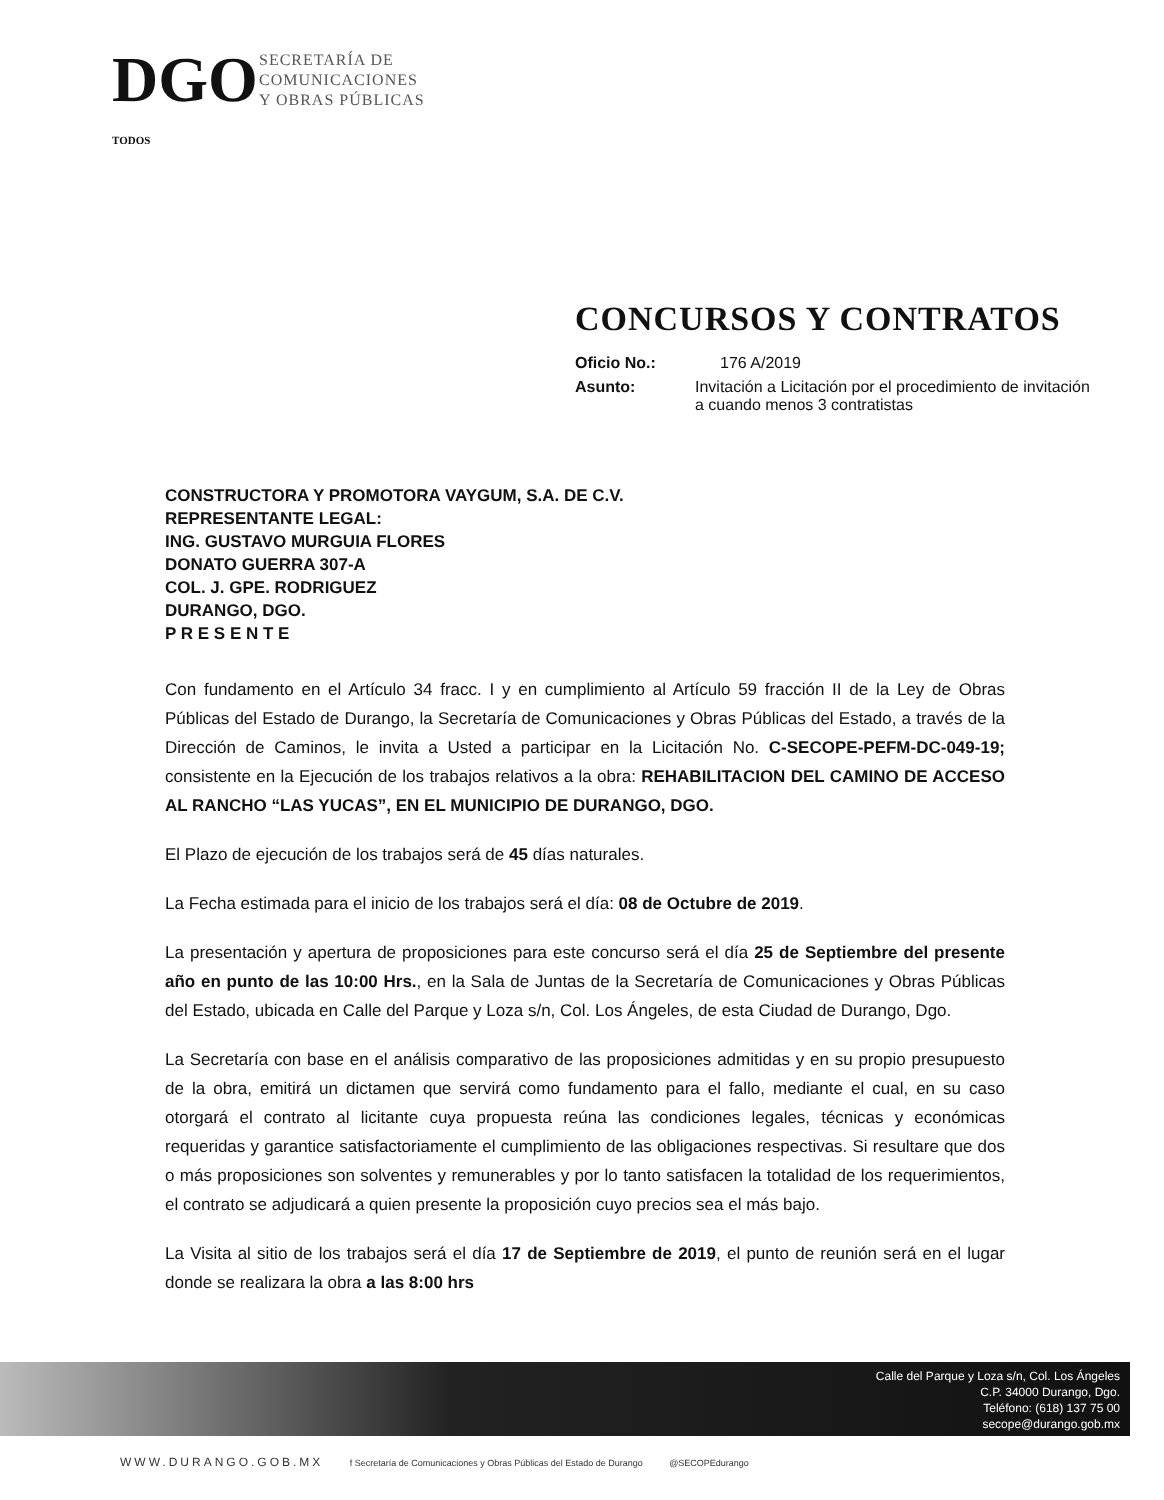DGO TODOS
SECRETARÍA DE
COMUNICACIONES
Y OBRAS PÚBLICAS
CONCURSOS Y CONTRATOS
Oficio No.: 176 A/2019
Asunto: Invitación a Licitación por el procedimiento de invitación a cuando menos 3 contratistas
CONSTRUCTORA Y PROMOTORA VAYGUM, S.A. DE C.V.
REPRESENTANTE LEGAL:
ING. GUSTAVO MURGUIA FLORES
DONATO GUERRA 307-A
COL. J. GPE. RODRIGUEZ
DURANGO, DGO.
P R E S E N T E
Con fundamento en el Artículo 34 fracc. I y en cumplimiento al Artículo 59 fracción II de la Ley de Obras Públicas del Estado de Durango, la Secretaría de Comunicaciones y Obras Públicas del Estado, a través de la Dirección de Caminos, le invita a Usted a participar en la Licitación No. C-SECOPE-PEFM-DC-049-19; consistente en la Ejecución de los trabajos relativos a la obra: REHABILITACION DEL CAMINO DE ACCESO AL RANCHO “LAS YUCAS”, EN EL MUNICIPIO DE DURANGO, DGO.
El Plazo de ejecución de los trabajos será de 45 días naturales.
La Fecha estimada para el inicio de los trabajos será el día: 08 de Octubre de 2019.
La presentación y apertura de proposiciones para este concurso será el día 25 de Septiembre del presente año en punto de las 10:00 Hrs., en la Sala de Juntas de la Secretaría de Comunicaciones y Obras Públicas del Estado, ubicada en Calle del Parque y Loza s/n, Col. Los Ángeles, de esta Ciudad de Durango, Dgo.
La Secretaría con base en el análisis comparativo de las proposiciones admitidas y en su propio presupuesto de la obra, emitirá un dictamen que servirá como fundamento para el fallo, mediante el cual, en su caso otorgará el contrato al licitante cuya propuesta reúna las condiciones legales, técnicas y económicas requeridas y garantice satisfactoriamente el cumplimiento de las obligaciones respectivas. Si resultare que dos o más proposiciones son solventes y remunerables y por lo tanto satisfacen la totalidad de los requerimientos, el contrato se adjudicará a quien presente la proposición cuyo precios sea el más bajo.
La Visita al sitio de los trabajos será el día 17 de Septiembre de 2019, el punto de reunión será en el lugar donde se realizara la obra a las 8:00 hrs
Calle del Parque y Loza s/n, Col. Los Ángeles
C.P. 34000 Durango, Dgo.
Teléfono: (618) 137 75 00
secope@durango.gob.mx
WWW.DURANGO.GOB.MX f Secretaría de Comunicaciones y Obras Públicas del Estado de Durango @SECOPEdurango